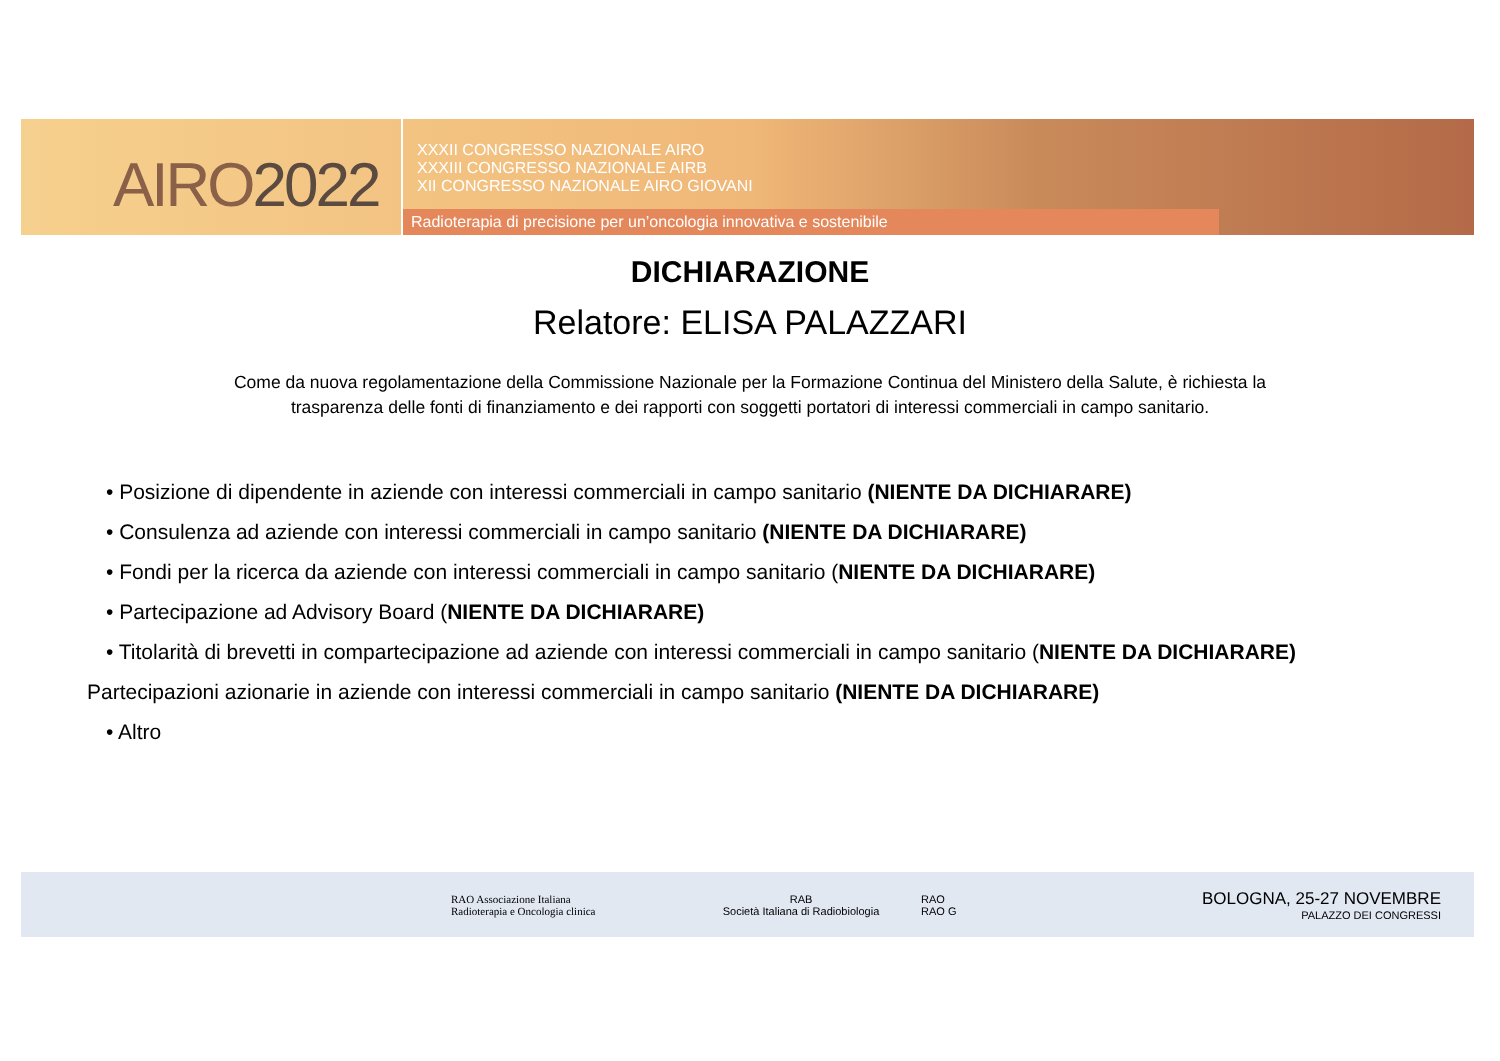AIRO2022
XXXII CONGRESSO NAZIONALE AIRO
XXXIII CONGRESSO NAZIONALE AIRB
XII CONGRESSO NAZIONALE AIRO GIOVANI
Radioterapia di precisione per un’oncologia innovativa e sostenibile
DICHIARAZIONE
Relatore: ELISA PALAZZARI
Come da nuova regolamentazione della Commissione Nazionale per la Formazione Continua del Ministero della Salute, è richiesta la
trasparenza delle fonti di finanziamento e dei rapporti con soggetti portatori di interessi commerciali in campo sanitario.
• Posizione di dipendente in aziende con interessi commerciali in campo sanitario (NIENTE DA DICHIARARE)
• Consulenza ad aziende con interessi commerciali in campo sanitario (NIENTE DA DICHIARARE)
• Fondi per la ricerca da aziende con interessi commerciali in campo sanitario (NIENTE DA DICHIARARE)
• Partecipazione ad Advisory Board (NIENTE DA DICHIARARE)
• Titolarità di brevetti in compartecipazione ad aziende con interessi commerciali in campo sanitario (NIENTE DA DICHIARARE)
Partecipazioni azionarie in aziende con interessi commerciali in campo sanitario (NIENTE DA DICHIARARE)
• Altro
RAO Associazione Italiana
Radioterapia e Oncologia clinica
RAB
Società Italiana di Radiobiologia
RAO
RAO G
BOLOGNA, 25-27 NOVEMBRE
PALAZZO DEI CONGRESSI